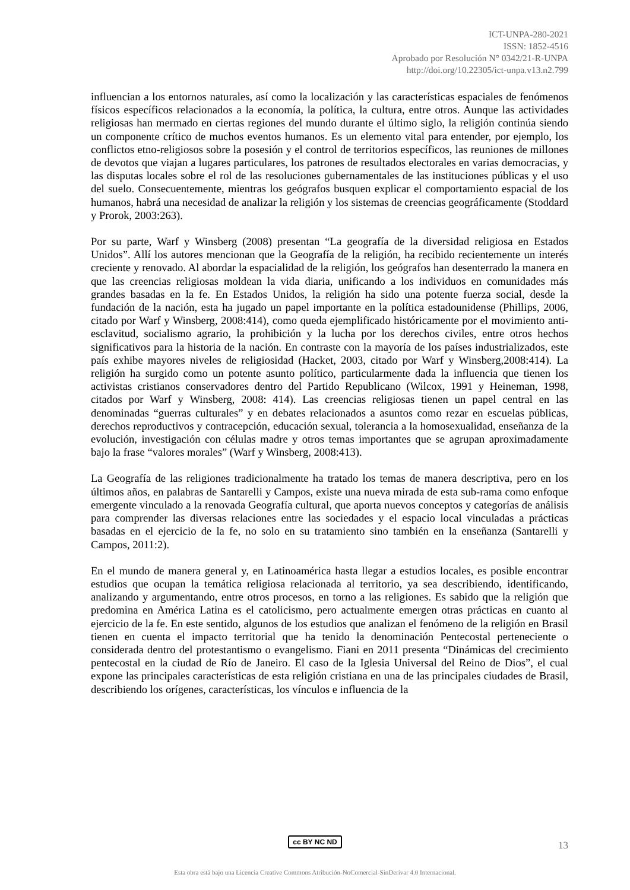ICT-UNPA-280-2021
ISSN: 1852-4516
Aprobado por Resolución N° 0342/21-R-UNPA
http://doi.org/10.22305/ict-unpa.v13.n2.799
influencian a los entornos naturales, así como la localización y las características espaciales de fenómenos físicos específicos relacionados a la economía, la política, la cultura, entre otros. Aunque las actividades religiosas han mermado en ciertas regiones del mundo durante el último siglo, la religión continúa siendo un componente crítico de muchos eventos humanos. Es un elemento vital para entender, por ejemplo, los conflictos etno-religiosos sobre la posesión y el control de territorios específicos, las reuniones de millones de devotos que viajan a lugares particulares, los patrones de resultados electorales en varias democracias, y las disputas locales sobre el rol de las resoluciones gubernamentales de las instituciones públicas y el uso del suelo. Consecuentemente, mientras los geógrafos busquen explicar el comportamiento espacial de los humanos, habrá una necesidad de analizar la religión y los sistemas de creencias geográficamente (Stoddard y Prorok, 2003:263).
Por su parte, Warf y Winsberg (2008) presentan “La geografía de la diversidad religiosa en Estados Unidos”. Allí los autores mencionan que la Geografía de la religión, ha recibido recientemente un interés creciente y renovado. Al abordar la espacialidad de la religión, los geógrafos han desenterrado la manera en que las creencias religiosas moldean la vida diaria, unificando a los individuos en comunidades más grandes basadas en la fe. En Estados Unidos, la religión ha sido una potente fuerza social, desde la fundación de la nación, esta ha jugado un papel importante en la política estadounidense (Phillips, 2006, citado por Warf y Winsberg, 2008:414), como queda ejemplificado históricamente por el movimiento anti-esclavitud, socialismo agrario, la prohibición y la lucha por los derechos civiles, entre otros hechos significativos para la historia de la nación. En contraste con la mayoría de los países industrializados, este país exhibe mayores niveles de religiosidad (Hacket, 2003, citado por Warf y Winsberg,2008:414). La religión ha surgido como un potente asunto político, particularmente dada la influencia que tienen los activistas cristianos conservadores dentro del Partido Republicano (Wilcox, 1991 y Heineman, 1998, citados por Warf y Winsberg, 2008: 414). Las creencias religiosas tienen un papel central en las denominadas “guerras culturales” y en debates relacionados a asuntos como rezar en escuelas públicas, derechos reproductivos y contracepción, educación sexual, tolerancia a la homosexualidad, enseñanza de la evolución, investigación con células madre y otros temas importantes que se agrupan aproximadamente bajo la frase “valores morales” (Warf y Winsberg, 2008:413).
La Geografía de las religiones tradicionalmente ha tratado los temas de manera descriptiva, pero en los últimos años, en palabras de Santarelli y Campos, existe una nueva mirada de esta sub-rama como enfoque emergente vinculado a la renovada Geografía cultural, que aporta nuevos conceptos y categorías de análisis para comprender las diversas relaciones entre las sociedades y el espacio local vinculadas a prácticas basadas en el ejercicio de la fe, no solo en su tratamiento sino también en la enseñanza (Santarelli y Campos, 2011:2).
En el mundo de manera general y, en Latinoamérica hasta llegar a estudios locales, es posible encontrar estudios que ocupan la temática religiosa relacionada al territorio, ya sea describiendo, identificando, analizando y argumentando, entre otros procesos, en torno a las religiones. Es sabido que la religión que predomina en América Latina es el catolicismo, pero actualmente emergen otras prácticas en cuanto al ejercicio de la fe. En este sentido, algunos de los estudios que analizan el fenómeno de la religión en Brasil tienen en cuenta el impacto territorial que ha tenido la denominación Pentecostal perteneciente o considerada dentro del protestantismo o evangelismo. Fiani en 2011 presenta “Dinámicas del crecimiento pentecostal en la ciudad de Río de Janeiro. El caso de la Iglesia Universal del Reino de Dios”, el cual expone las principales características de esta religión cristiana en una de las principales ciudades de Brasil, describiendo los orígenes, características, los vínculos e influencia de la
cc BY NC ND 13
Esta obra está bajo una Licencia Creative Commons Atribución-NoComercial-SinDerivar 4.0 Internacional.